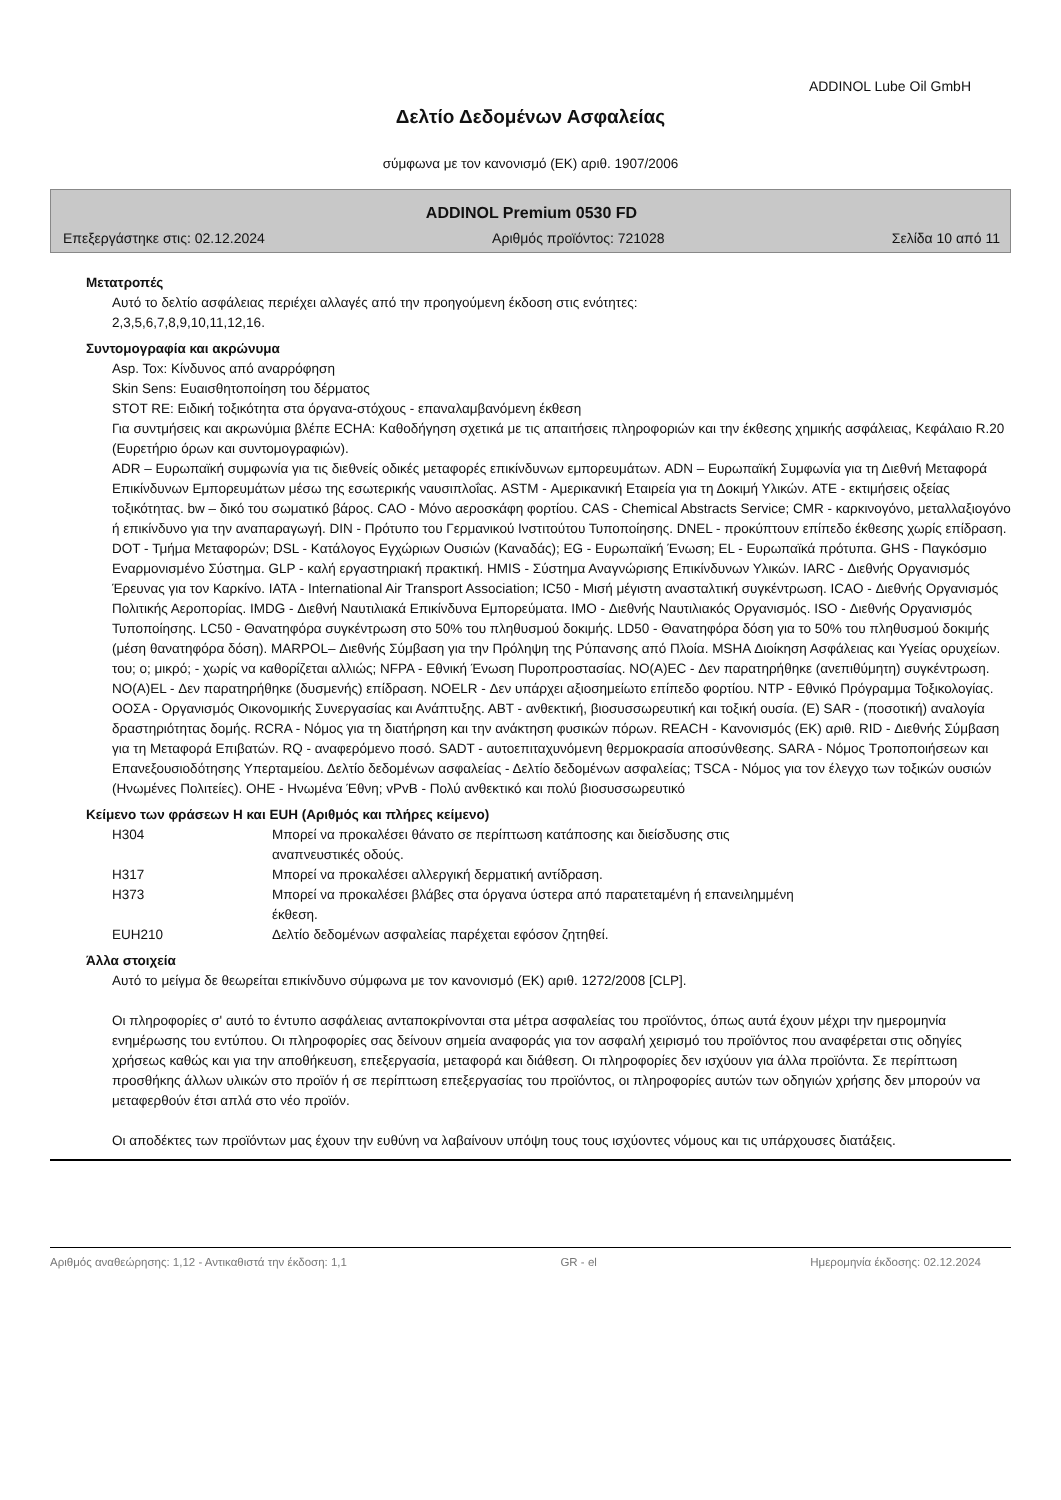ADDINOL Lube Oil GmbH
Δελτίο Δεδομένων Ασφαλείας
σύμφωνα με τον κανονισμό (ΕΚ) αριθ. 1907/2006
ADDINOL Premium 0530 FD
Επεξεργάστηκε στις: 02.12.2024 Αριθμός προϊόντος: 721028 Σελίδα 10 από 11
Μετατροπές
Αυτό το δελτίο ασφάλειας περιέχει αλλαγές από την προηγούμενη έκδοση στις ενότητες:
2,3,5,6,7,8,9,10,11,12,16.
Συντομογραφία και ακρώνυμα
Asp. Tox: Κίνδυνος από αναρρόφηση
Skin Sens: Ευαισθητοποίηση του δέρματος
STOT RE: Ειδική τοξικότητα στα όργανα-στόχους - επαναλαμβανόμενη έκθεση
Για συντμήσεις και ακρωνύμια βλέπε ECHA: Καθοδήγηση σχετικά με τις απαιτήσεις πληροφοριών και την έκθεσης χημικής ασφάλειας, Κεφάλαιο R.20 (Ευρετήριο όρων και συντομογραφιών).
ADR – Ευρωπαϊκή συμφωνία για τις διεθνείς οδικές μεταφορές επικίνδυνων εμπορευμάτων. ADN – Ευρωπαϊκή Συμφωνία για τη Διεθνή Μεταφορά Επικίνδυνων Εμπορευμάτων μέσω της εσωτερικής ναυσιπλοΐας. ASTM - Αμερικανική Εταιρεία για τη Δοκιμή Υλικών. ATE - εκτιμήσεις οξείας τοξικότητας. bw – δικό του σωματικό βάρος. CAO - Μόνο αεροσκάφη φορτίου. CAS - Chemical Abstracts Service; CMR - καρκινογόνο, μεταλλαξιογόνο ή επικίνδυνο για την αναπαραγωγή. DIN - Πρότυπο του Γερμανικού Ινστιτούτου Τυποποίησης. DNEL - προκύπτουν επίπεδο έκθεσης χωρίς επίδραση. DOT - Τμήμα Μεταφορών; DSL - Κατάλογος Εγχώριων Ουσιών (Καναδάς); EG - Ευρωπαϊκή Ένωση; EL - Ευρωπαϊκά πρότυπα. GHS - Παγκόσμιο Εναρμονισμένο Σύστημα. GLP - καλή εργαστηριακή πρακτική. HMIS - Σύστημα Αναγνώρισης Επικίνδυνων Υλικών. IARC - Διεθνής Οργανισμός Έρευνας για τον Καρκίνο. IATA - International Air Transport Association; IC50 - Μισή μέγιστη ανασταλτική συγκέντρωση. ICAO - Διεθνής Οργανισμός Πολιτικής Αεροπορίας. IMDG - Διεθνή Ναυτιλιακά Επικίνδυνα Εμπορεύματα. IMO - Διεθνής Ναυτιλιακός Οργανισμός. ISO - Διεθνής Οργανισμός Τυποποίησης. LC50 - Θανατηφόρα συγκέντρωση στο 50% του πληθυσμού δοκιμής. LD50 - Θανατηφόρα δόση για το 50% του πληθυσμού δοκιμής (μέση θανατηφόρα δόση). MARPOL– Διεθνής Σύμβαση για την Πρόληψη της Ρύπανσης από Πλοία. MSHA Διοίκηση Ασφάλειας και Υγείας ορυχείων. του; o; μικρό; - χωρίς να καθορίζεται αλλιώς; NFPA - Εθνική Ένωση Πυροπροστασίας. NO(A)EC - Δεν παρατηρήθηκε (ανεπιθύμητη) συγκέντρωση. NO(A)EL - Δεν παρατηρήθηκε (δυσμενής) επίδραση. NOELR - Δεν υπάρχει αξιοσημείωτο επίπεδο φορτίου. NTP - Εθνικό Πρόγραμμα Τοξικολογίας. ΟΟΣΑ - Οργανισμός Οικονομικής Συνεργασίας και Ανάπτυξης. ΑΒΤ - ανθεκτική, βιοσυσσωρευτική και τοξική ουσία. (E) SAR - (ποσοτική) αναλογία δραστηριότητας δομής. RCRA - Νόμος για τη διατήρηση και την ανάκτηση φυσικών πόρων. REACH - Κανονισμός (ΕΚ) αριθ. RID - Διεθνής Σύμβαση για τη Μεταφορά Επιβατών. RQ - αναφερόμενο ποσό. SADT - αυτοεπιταχυνόμενη θερμοκρασία αποσύνθεσης. SARA - Νόμος Τροποποιήσεων και Επανεξουσιοδότησης Υπερταμείου. Δελτίο δεδομένων ασφαλείας - Δελτίο δεδομένων ασφαλείας; TSCA - Νόμος για τον έλεγχο των τοξικών ουσιών (Ηνωμένες Πολιτείες). ΟΗΕ - Ηνωμένα Έθνη; vPvB - Πολύ ανθεκτικό και πολύ βιοσυσσωρευτικό
Κείμενο των φράσεων H και EUH (Αριθμός και πλήρες κείμενο)
| H304 | Μπορεί να προκαλέσει θάνατο σε περίπτωση κατάποσης και διείσδυσης στις αναπνευστικές οδούς. |
| H317 | Μπορεί να προκαλέσει αλλεργική δερματική αντίδραση. |
| H373 | Μπορεί να προκαλέσει βλάβες στα όργανα ύστερα από παρατεταμένη ή επανειλημμένη έκθεση. |
| EUH210 | Δελτίο δεδομένων ασφαλείας παρέχεται εφόσον ζητηθεί. |
Άλλα στοιχεία
Αυτό το μείγμα δε θεωρείται επικίνδυνο σύμφωνα με τον κανονισμό (ΕΚ) αριθ. 1272/2008 [CLP].
Οι πληροφορίες σ' αυτό το έντυπο ασφάλειας ανταποκρίνονται στα μέτρα ασφαλείας του προϊόντος, όπως αυτά έχουν μέχρι την ημερομηνία ενημέρωσης του εντύπου. Οι πληροφορίες σας δείνουν σημεία αναφοράς για τον ασφαλή χειρισμό του προϊόντος που αναφέρεται στις οδηγίες χρήσεως καθώς και για την αποθήκευση, επεξεργασία, μεταφορά και διάθεση. Οι πληροφορίες δεν ισχύουν για άλλα προϊόντα. Σε περίπτωση προσθήκης άλλων υλικών στο προϊόν ή σε περίπτωση επεξεργασίας του προϊόντος, οι πληροφορίες αυτών των οδηγιών χρήσης δεν μπορούν να μεταφερθούν έτσι απλά στο νέο προϊόν.
Οι αποδέκτες των προϊόντων μας έχουν την ευθύνη να λαβαίνουν υπόψη τους τους ισχύοντες νόμους και τις υπάρχουσες διατάξεις.
Αριθμός αναθεώρησης: 1,12 - Αντικαθιστά την έκδοση: 1,1 GR - el Ημερομηνία έκδοσης: 02.12.2024